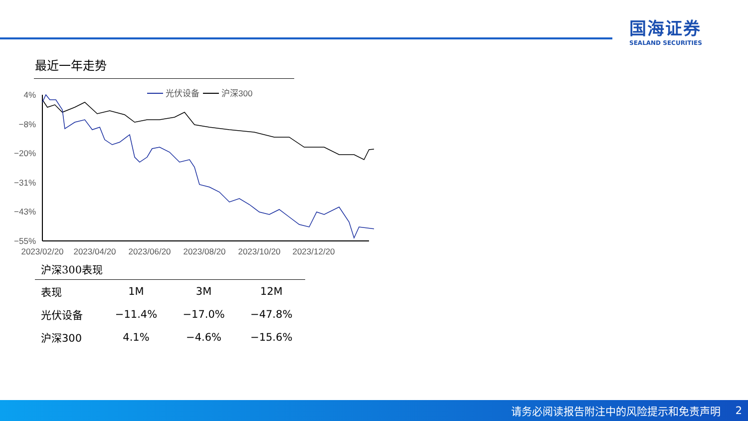国海证券
SEALAND SECURITIES
最近一年走势
4%
−8%
−20%
−31%
−43%
−55%
2023/02/20
2023/04/20
2023/06/20
2023/08/20
2023/10/20
2023/12/20
光伏设备
沪深300
沪深300表现
| 表现 | 1M | 3M | 12M |
| --- | --- | --- | --- |
| 光伏设备 | −11.4% | −17.0% | −47.8% |
| 沪深300 | 4.1% | −4.6% | −15.6% |
请务必阅读报告附注中的风险提示和免责声明 2